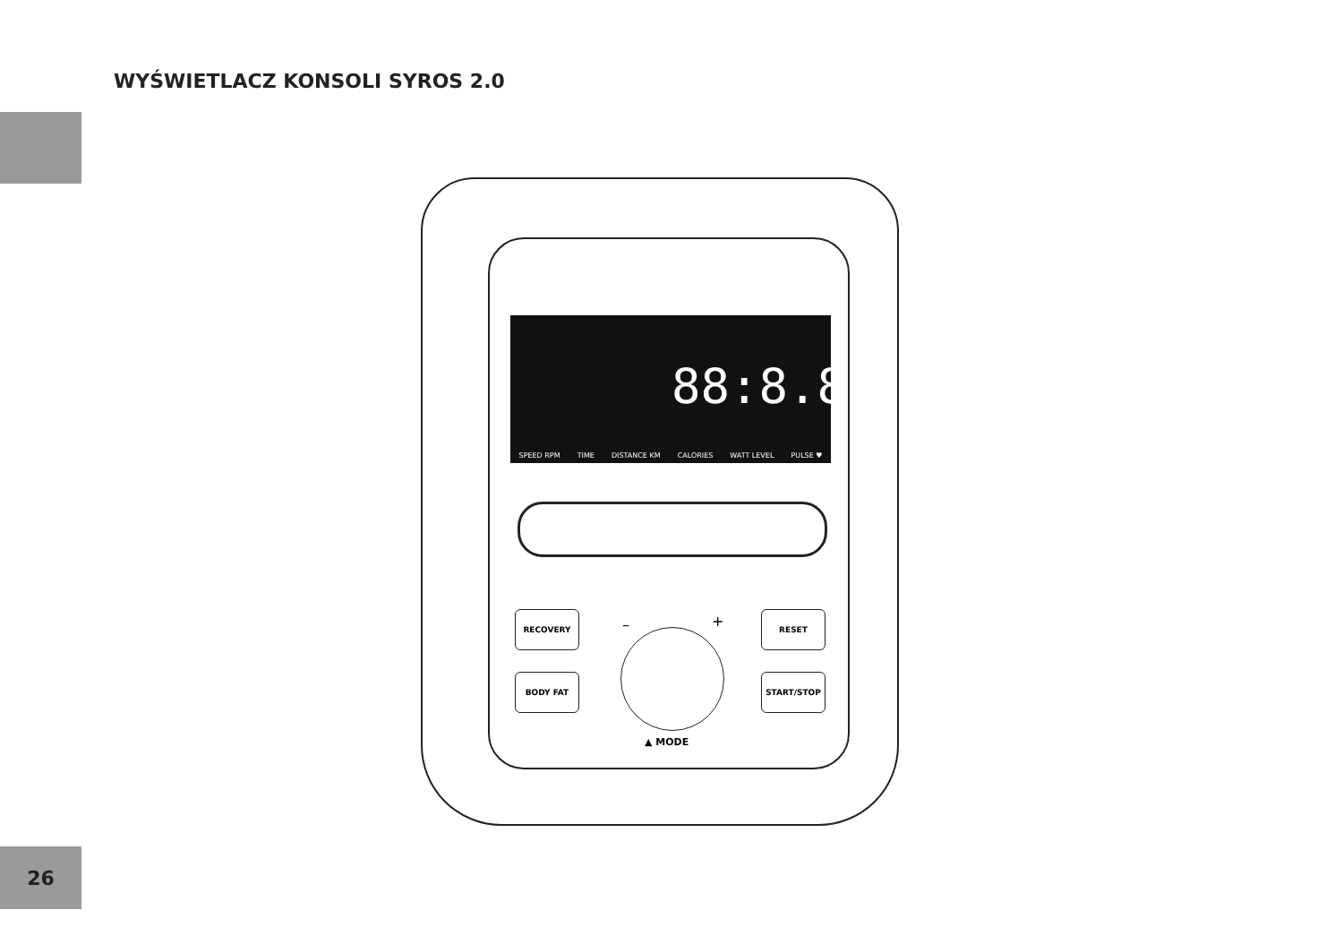WYŚWIETLACZ KONSOLI SYROS 2.0
SPEED RPM TIME DISTANCE KM CALORIES WATT LEVEL PULSE ♥
88:8.8
RECOVERY
BODY FAT
RESET
START/STOP
– +
▲ MODE
26